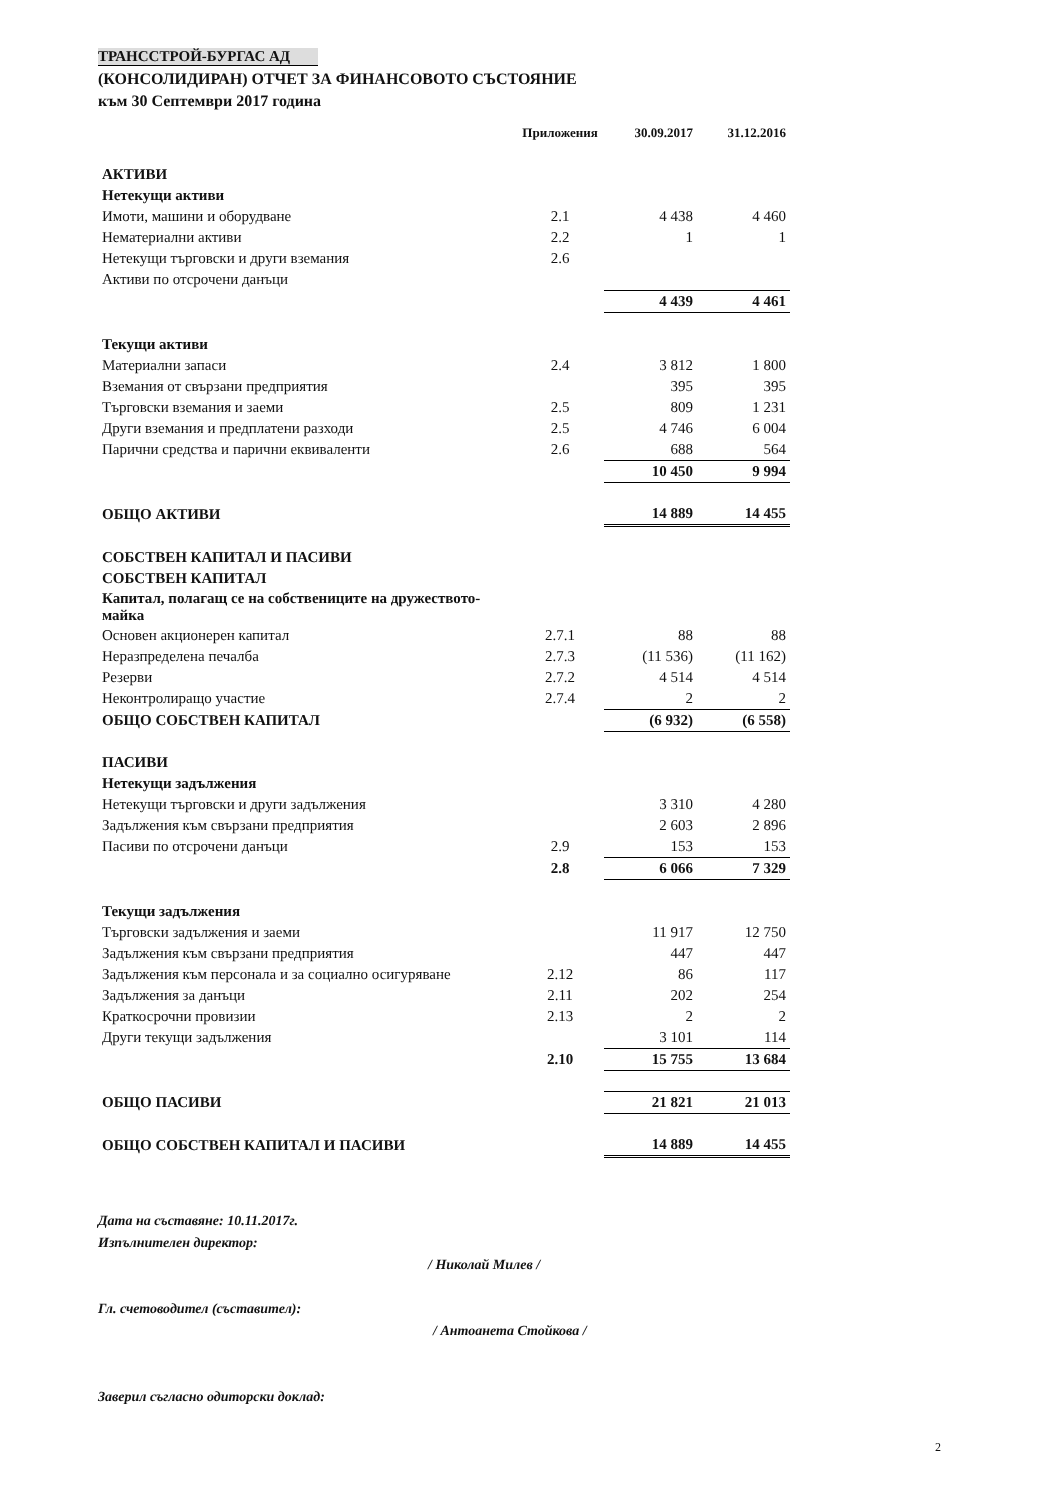ТРАНССТРОЙ-БУРГАС АД
(КОНСОЛИДИРАН) ОТЧЕТ ЗА ФИНАНСОВОТО СЪСТОЯНИЕ
към 30 Септември 2017 година
| | Приложения | 30.09.2017 | 31.12.2016 |
| --- | --- | --- | --- |
| АКТИВИ | | | |
| Нетекущи активи | | | |
| Имоти, машини и оборудване | 2.1 | 4 438 | 4 460 |
| Нематериални активи | 2.2 | 1 | 1 |
| Нетекущи търговски и други вземания | 2.6 | | |
| Активи по отсрочени данъци | | | |
| | | 4 439 | 4 461 |
| Текущи активи | | | |
| Материални запаси | 2.4 | 3 812 | 1 800 |
| Вземания от свързани предприятия | | 395 | 395 |
| Търговски вземания и заеми | 2.5 | 809 | 1 231 |
| Други вземания и предплатени разходи | 2.5 | 4 746 | 6 004 |
| Парични средства и парични еквиваленти | 2.6 | 688 | 564 |
| | | 10 450 | 9 994 |
| ОБЩО АКТИВИ | | 14 889 | 14 455 |
| СОБСТВЕН КАПИТАЛ И ПАСИВИ | | | |
| СОБСТВЕН КАПИТАЛ | | | |
| Капитал, полагащ се на собствениците на дружеството-майка | | | |
| Основен акционерен капитал | 2.7.1 | 88 | 88 |
| Неразпределена печалба | 2.7.3 | (11 536) | (11 162) |
| Резерви | 2.7.2 | 4 514 | 4 514 |
| Неконтролиращо участие | 2.7.4 | 2 | 2 |
| ОБЩО СОБСТВЕН КАПИТАЛ | | (6 932) | (6 558) |
| ПАСИВИ | | | |
| Нетекущи задължения | | | |
| Нетекущи търговски и други задължения | | 3 310 | 4 280 |
| Задължения към свързани предприятия | | 2 603 | 2 896 |
| Пасиви по отсрочени данъци | 2.9 | 153 | 153 |
| | 2.8 | 6 066 | 7 329 |
| Текущи задължения | | | |
| Търговски задължения и заеми | | 11 917 | 12 750 |
| Задължения към свързани предприятия | | 447 | 447 |
| Задължения към персонала и за социално осигуряване | 2.12 | 86 | 117 |
| Задължения за данъци | 2.11 | 202 | 254 |
| Краткосрочни провизии | 2.13 | 2 | 2 |
| Други текущи задължения | | 3 101 | 114 |
| | 2.10 | 15 755 | 13 684 |
| ОБЩО ПАСИВИ | | 21 821 | 21 013 |
| ОБЩО СОБСТВЕН КАПИТАЛ И ПАСИВИ | | 14 889 | 14 455 |
Дата на съставяне: 10.11.2017г.
Изпълнителен директор:
/ Николай Милев /
Гл. счетоводител (съставител):
/ Антоанета Стойкова /
Заверил съгласно одиторски доклад:
2